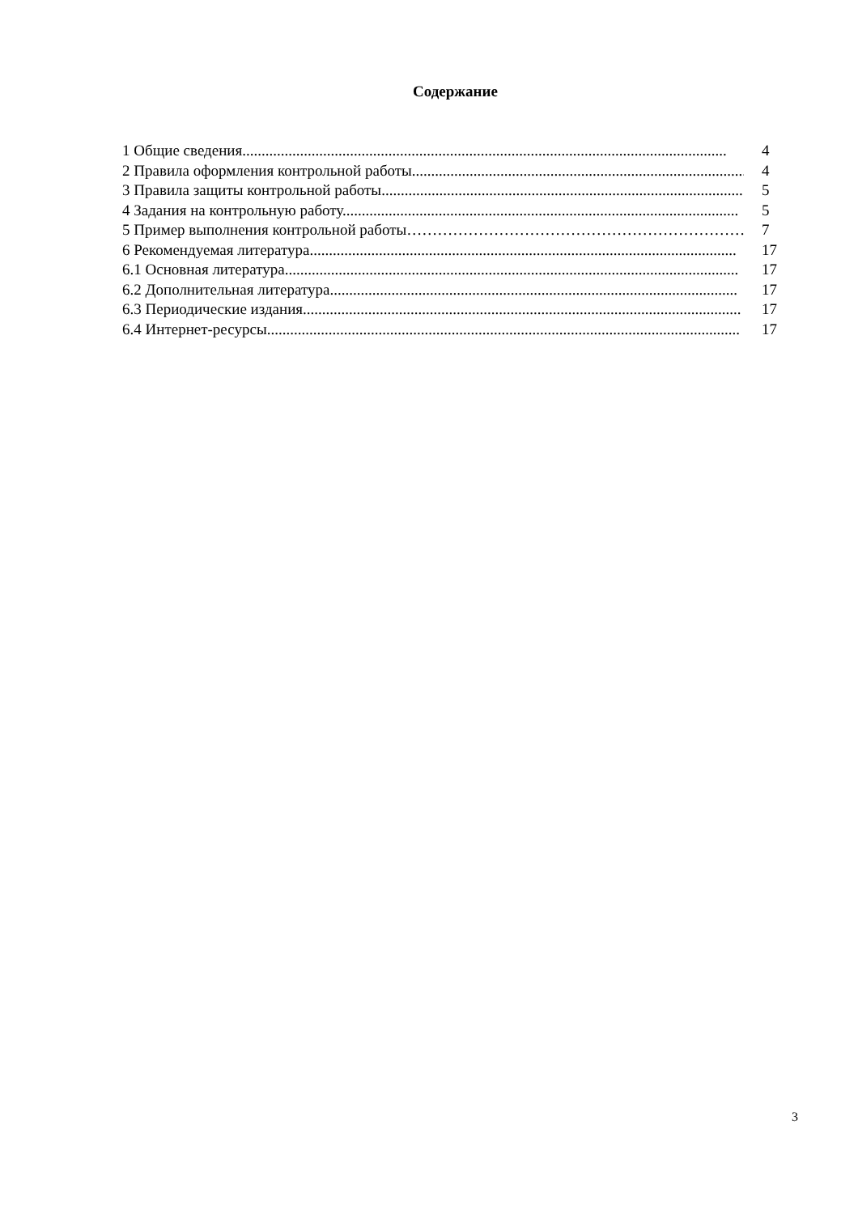Содержание
1 Общие сведения.............................................................................................................................. 4
2 Правила оформления контрольной работы....................................................................................... 4
3 Правила защиты контрольной работы.............................................................................................. 5
4 Задания на контрольную работу....................................................................................................... 5
5 Пример выполнения контрольной работы…………………………………………………………… 7
6 Рекомендуемая литература............................................................................................................... 17
6.1 Основная литература...................................................................................................................... 17
6.2 Дополнительная литература.......................................................................................................... 17
6.3 Периодические издания.................................................................................................................. 17
6.4 Интернет-ресурсы........................................................................................................................... 17
3